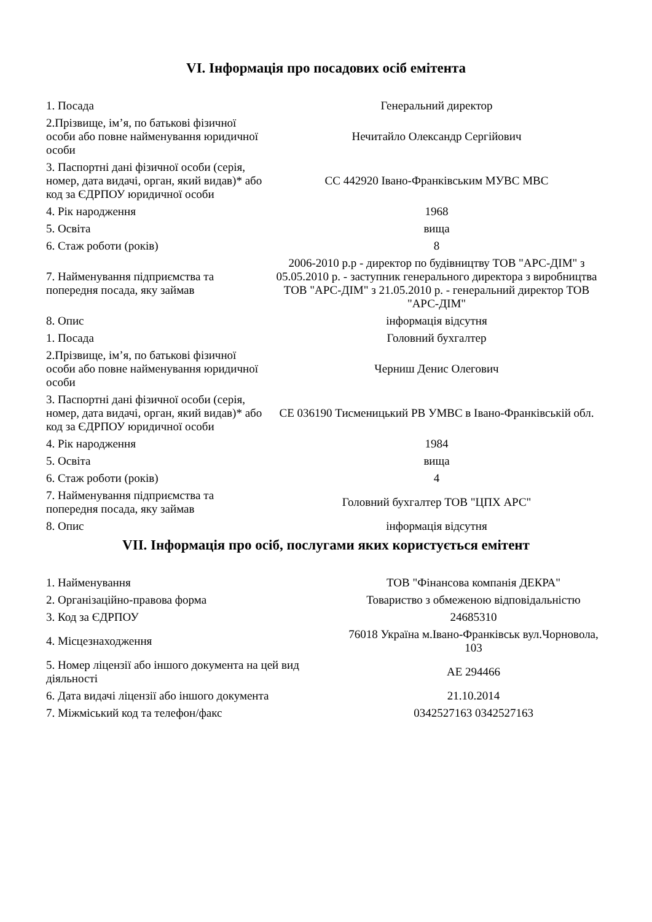VI. Інформація про посадових осіб емітента
| 1. Посада | Генеральний директор |
| 2.Прізвище, ім’я, по батькові фізичної особи або повне найменування юридичної особи | Нечитайло Олександр Сергійович |
| 3. Паспортні дані фізичної особи (серія, номер, дата видачі, орган, який видав)* або код за ЄДРПОУ юридичної особи | CC 442920 Івано-Франківським МУВС МВС |
| 4. Рік народження | 1968 |
| 5. Освіта | вища |
| 6. Стаж роботи (років) | 8 |
| 7. Найменування підприємства та попередня посада, яку займав | 2006-2010 р.р - директор по будівництву ТОВ "АРС-ДІМ" з 05.05.2010 р. - заступник генерального директора з виробництва ТОВ "АРС-ДІМ" з 21.05.2010 р. - генеральний директор ТОВ "АРС-ДІМ" |
| 8. Опис | інформація відсутня |
| 1. Посада | Головний бухгалтер |
| 2.Прізвище, ім’я, по батькові фізичної особи або повне найменування юридичної особи | Черниш Денис Олегович |
| 3. Паспортні дані фізичної особи (серія, номер, дата видачі, орган, який видав)* або код за ЄДРПОУ юридичної особи | СЕ 036190 Тисменицький РВ УМВС в Івано-Франківській обл. |
| 4. Рік народження | 1984 |
| 5. Освіта | вища |
| 6. Стаж роботи (років) | 4 |
| 7. Найменування підприємства та попередня посада, яку займав | Головний бухгалтер ТОВ "ЦПХ АРС" |
| 8. Опис | інформація відсутня |
VII. Інформація про осіб, послугами яких користується емітент
| 1. Найменування | ТОВ "Фінансова компанія ДЕКРА" |
| 2. Організаційно-правова форма | Товариство з обмеженою відповідальністю |
| 3. Код за ЄДРПОУ | 24685310 |
| 4. Місцезнаходження | 76018 Україна м.Івано-Франківськ вул.Чорновола, 103 |
| 5. Номер ліцензії або іншого документа на цей вид діяльності | АЕ 294466 |
| 6. Дата видачі ліцензії або іншого документа | 21.10.2014 |
| 7. Міжміський код та телефон/факс | 0342527163 0342527163 |